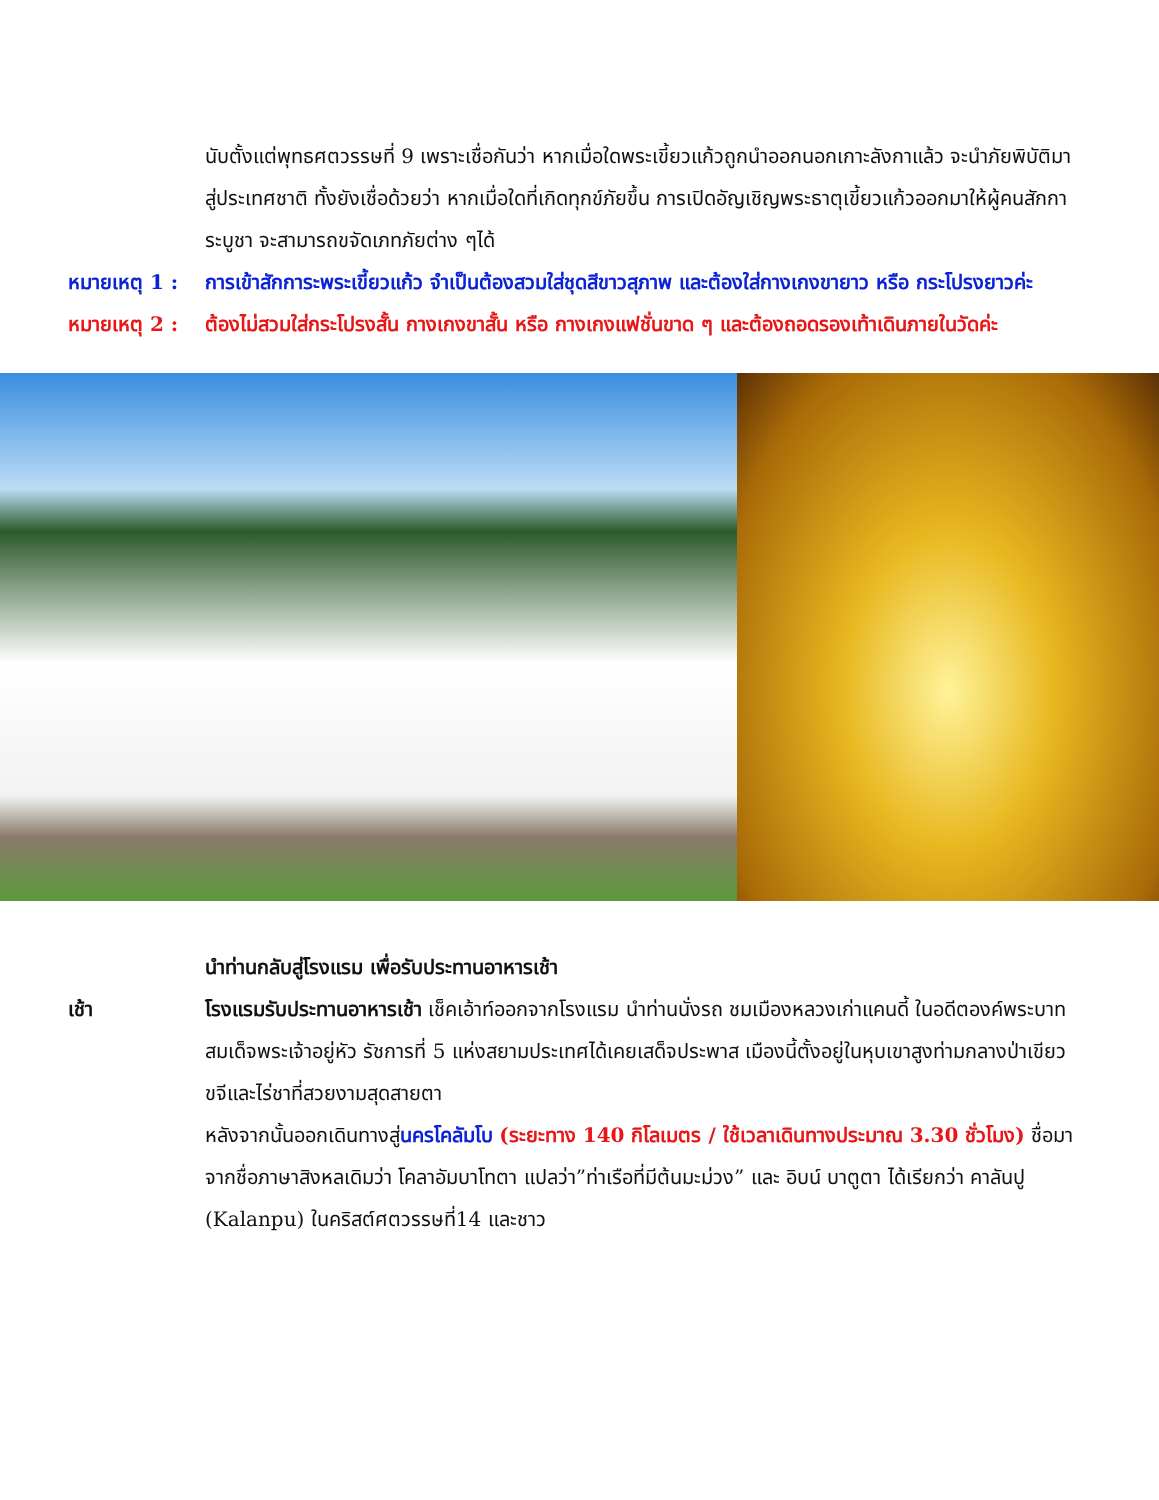นับตั้งแต่พุทธศตวรรษที่ 9 เพราะเชื่อกันว่า หากเมื่อใดพระเขี้ยวแก้วถูกนำออกนอกเกาะลังกาแล้ว จะนำภัยพิบัติมาสู่ประเทศชาติ ทั้งยังเชื่อด้วยว่า หากเมื่อใดที่เกิดทุกข์ภัยขึ้น การเปิดอัญเชิญพระธาตุเขี้ยวแก้วออกมาให้ผู้คนสักการะบูชา จะสามารถขจัดเภทภัยต่าง ๆได้
หมายเหตุ 1 : การเข้าสักการะพระเขี้ยวแก้ว จำเป็นต้องสวมใส่ชุดสีขาวสุภาพ และต้องใส่กางเกงขายาว หรือ กระโปรงยาวค่ะ
หมายเหตุ 2 : ต้องไม่สวมใส่กระโปรงสั้น กางเกงขาสั้น หรือ กางเกงแฟชั่นขาด ๆ และต้องถอดรองเท้าเดินภายในวัดค่ะ
นำท่านกลับสู่โรงแรม เพื่อรับประทานอาหารเช้า
เช้า โรงแรมรับประทานอาหารเช้า เช็คเอ้าท์ออกจากโรงแรม นำท่านนั่งรถ ชมเมืองหลวงเก่าแคนดี้ ในอดีตองค์พระบาทสมเด็จพระเจ้าอยู่หัว รัชการที่ 5 แห่งสยามประเทศได้เคยเสด็จประพาส เมืองนี้ตั้งอยู่ในหุบเขาสูงท่ามกลางป่าเขียวขจีและไร่ชาที่สวยงามสุดสายตา
หลังจากนั้นออกเดินทางสู่นครโคลัมโบ (ระยะทาง 140 กิโลเมตร / ใช้เวลาเดินทางประมาณ 3.30 ชั่วโมง) ชื่อมาจากชื่อภาษาสิงหลเดิมว่า โคลาอัมบาโทตา แปลว่า”ท่าเรือที่มีต้นมะม่วง” และ อิบน์ บาตูตา ได้เรียกว่า คาลันปู (Kalanpu) ในคริสต์ศตวรรษที่14 และชาว